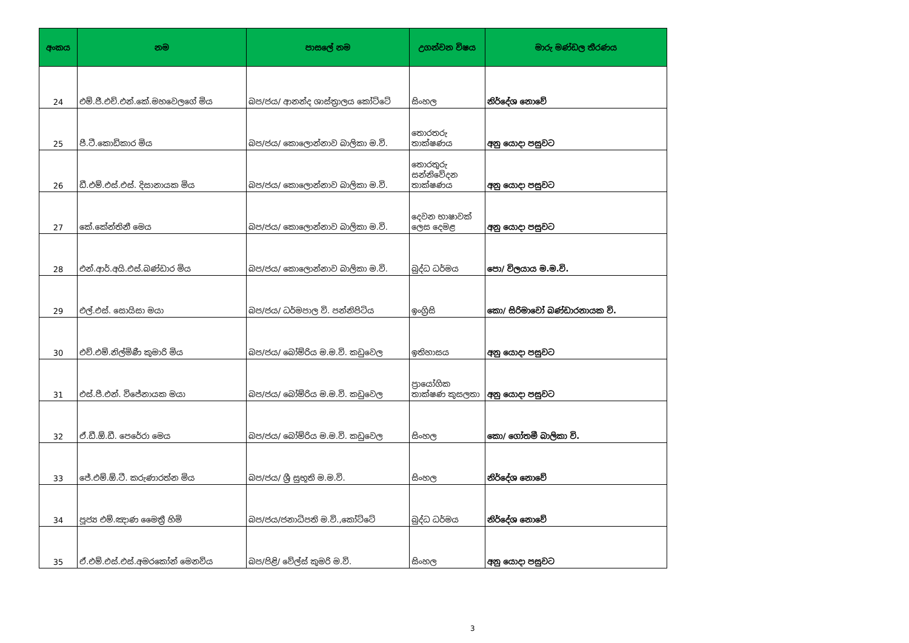| අංකය | නම | පාසලේ නම | උගන්වන විෂය | මාරු මණ්ඩල තීරණය |
| --- | --- | --- | --- | --- |
| 24 | එම්.ජී.එච්.එන්.කේ.මහවෙලගේ මිය | බප/ජය/ ආනන්ද ශාස්ත්‍රාලය කෝට්ටේ | සිංහල | නිර්දේශ නොවේ |
| 25 | පී.ටී.කොඩිකාර මිය | බප/ජය/ කොලොන්නාව බාලිකා ම.වි. | තොරතරු තාක්ෂණය | අනු යොදා පසුවට |
| 26 | ඩී.එම්.එස්.එස්. දිසානායක මිය | බප/ජය/ කොලොන්නාව බාලිකා ම.වි. | තොරතුරු සන්නිවේදන තාක්ෂණය | අනු යොදා පසුවට |
| 27 | කේ.කේන්තිනී මෙය | බප/ජය/ කොලොන්නාව බාලිකා ම.වි. | දෙවන භාෂාවක් ලෙස දෙමළ | අනු යොදා පසුවට |
| 28 | එන්.ආර්.අයි.එස්.බණ්ඩාර මිය | බප/ජය/ කොලොන්නාව බාලිකා ම.වි. | බුද්ධ ධර්මය | පො/ විලයාය ම.ම.වි. |
| 29 | එල්.එස්. සොයිසා මයා | බප/ජය/ ධර්මපාල වි. පන්නිපිටිය | ඉංග්‍රිසි | කො/ සිරිමාවෝ බණ්ඩාරනායක වි. |
| 30 | එච්.එම්.නිල්මිණී කුමාරි මිය | බප/ජය/ බෝම්රිය ම.ම.වි. කඩුවෙල | ඉතිහාසය | අනු යොදා පසුවට |
| 31 | එස්.පී.එන්. විජේනායක මයා | බප/ජය/ බෝම්රිය ම.ම.වි. කඩුවෙල | ප්‍රායෝගික තාක්ෂණ කුසලතා | අනු යොදා පසුවට |
| 32 | ඒ.ඩී.ඕ.ඩී. පෙරේරා මෙය | බප/ජය/ බෝම්රිය ම.ම.වි. කඩුවෙල | සිංහල | කො/ ගෝතමී බාලිකා වි. |
| 33 | ජේ.එම්.ඕ.ටී. කරුණාරත්න මිය | බප/ජය/ ශ්‍රී සුභූති ම.ම.වි. | සිංහල | නිර්දේශ නොවේ |
| 34 | පූජ්‍ය එම්.ඤාණ මෛත්‍රී හිමි | බප/ජය/ජනාධිපති ම.වි.,කෝට්ටේ | බුද්ධ ධර්මය | නිර්දේශ නොවේ |
| 35 | ඒ.එම්.එස්.එස්.අමරකෝන් මෙනවිය | බප/පිළි/ වේල්ස් කුමරි ම.වි. | සිංහල | අනු යොදා පසුවට |
3